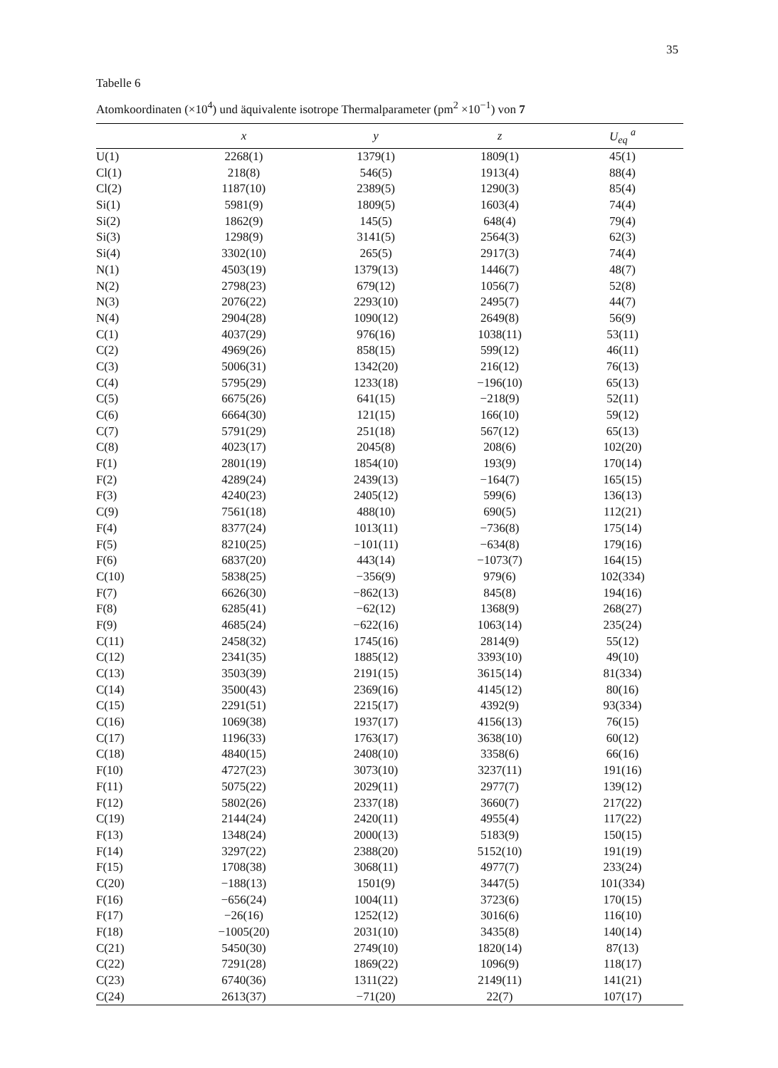35
Tabelle 6
Atomkoordinaten (×10<sup>4</sup>) und äquivalente isotrope Thermalparameter (pm<sup>2</sup> ×10<sup>−1</sup>) von 7
| | x | y | z | U<sub>eq</sub> <sup>a</sup> |
| --- | --- | --- | --- | --- |
| U(1) | 2268(1) | 1379(1) | 1809(1) | 45(1) |
| Cl(1) | 218(8) | 546(5) | 1913(4) | 88(4) |
| Cl(2) | 1187(10) | 2389(5) | 1290(3) | 85(4) |
| Si(1) | 5981(9) | 1809(5) | 1603(4) | 74(4) |
| Si(2) | 1862(9) | 145(5) | 648(4) | 79(4) |
| Si(3) | 1298(9) | 3141(5) | 2564(3) | 62(3) |
| Si(4) | 3302(10) | 265(5) | 2917(3) | 74(4) |
| N(1) | 4503(19) | 1379(13) | 1446(7) | 48(7) |
| N(2) | 2798(23) | 679(12) | 1056(7) | 52(8) |
| N(3) | 2076(22) | 2293(10) | 2495(7) | 44(7) |
| N(4) | 2904(28) | 1090(12) | 2649(8) | 56(9) |
| C(1) | 4037(29) | 976(16) | 1038(11) | 53(11) |
| C(2) | 4969(26) | 858(15) | 599(12) | 46(11) |
| C(3) | 5006(31) | 1342(20) | 216(12) | 76(13) |
| C(4) | 5795(29) | 1233(18) | −196(10) | 65(13) |
| C(5) | 6675(26) | 641(15) | −218(9) | 52(11) |
| C(6) | 6664(30) | 121(15) | 166(10) | 59(12) |
| C(7) | 5791(29) | 251(18) | 567(12) | 65(13) |
| C(8) | 4023(17) | 2045(8) | 208(6) | 102(20) |
| F(1) | 2801(19) | 1854(10) | 193(9) | 170(14) |
| F(2) | 4289(24) | 2439(13) | −164(7) | 165(15) |
| F(3) | 4240(23) | 2405(12) | 599(6) | 136(13) |
| C(9) | 7561(18) | 488(10) | 690(5) | 112(21) |
| F(4) | 8377(24) | 1013(11) | −736(8) | 175(14) |
| F(5) | 8210(25) | −101(11) | −634(8) | 179(16) |
| F(6) | 6837(20) | 443(14) | −1073(7) | 164(15) |
| C(10) | 5838(25) | −356(9) | 979(6) | 102(334) |
| F(7) | 6626(30) | −862(13) | 845(8) | 194(16) |
| F(8) | 6285(41) | −62(12) | 1368(9) | 268(27) |
| F(9) | 4685(24) | −622(16) | 1063(14) | 235(24) |
| C(11) | 2458(32) | 1745(16) | 2814(9) | 55(12) |
| C(12) | 2341(35) | 1885(12) | 3393(10) | 49(10) |
| C(13) | 3503(39) | 2191(15) | 3615(14) | 81(334) |
| C(14) | 3500(43) | 2369(16) | 4145(12) | 80(16) |
| C(15) | 2291(51) | 2215(17) | 4392(9) | 93(334) |
| C(16) | 1069(38) | 1937(17) | 4156(13) | 76(15) |
| C(17) | 1196(33) | 1763(17) | 3638(10) | 60(12) |
| C(18) | 4840(15) | 2408(10) | 3358(6) | 66(16) |
| F(10) | 4727(23) | 3073(10) | 3237(11) | 191(16) |
| F(11) | 5075(22) | 2029(11) | 2977(7) | 139(12) |
| F(12) | 5802(26) | 2337(18) | 3660(7) | 217(22) |
| C(19) | 2144(24) | 2420(11) | 4955(4) | 117(22) |
| F(13) | 1348(24) | 2000(13) | 5183(9) | 150(15) |
| F(14) | 3297(22) | 2388(20) | 5152(10) | 191(19) |
| F(15) | 1708(38) | 3068(11) | 4977(7) | 233(24) |
| C(20) | −188(13) | 1501(9) | 3447(5) | 101(334) |
| F(16) | −656(24) | 1004(11) | 3723(6) | 170(15) |
| F(17) | −26(16) | 1252(12) | 3016(6) | 116(10) |
| F(18) | −1005(20) | 2031(10) | 3435(8) | 140(14) |
| C(21) | 5450(30) | 2749(10) | 1820(14) | 87(13) |
| C(22) | 7291(28) | 1869(22) | 1096(9) | 118(17) |
| C(23) | 6740(36) | 1311(22) | 2149(11) | 141(21) |
| C(24) | 2613(37) | −71(20) | 22(7) | 107(17) |